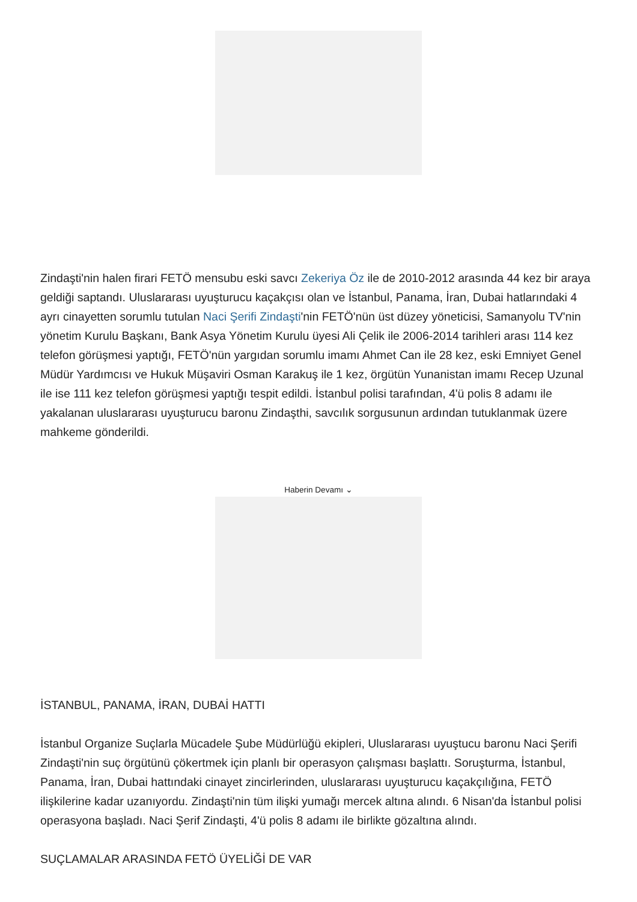Zindaşti'nin halen firari FETÖ mensubu eski savcı Zekeriya Öz ile de 2010-2012 arasında 44 kez bir araya geldiği saptandı. Uluslararası uyuşturucu kaçakçısı olan ve İstanbul, Panama, İran, Dubai hatlarındaki 4 ayrı cinayetten sorumlu tutulan Naci Şerifi Zindaşti'nin FETÖ'nün üst düzey yöneticisi, Samanyolu TV'nin yönetim Kurulu Başkanı, Bank Asya Yönetim Kurulu üyesi Ali Çelik ile 2006-2014 tarihleri arası 114 kez telefon görüşmesi yaptığı, FETÖ'nün yargıdan sorumlu imamı Ahmet Can ile 28 kez, eski Emniyet Genel Müdür Yardımcısı ve Hukuk Müşaviri Osman Karakuş ile 1 kez, örgütün Yunanistan imamı Recep Uzunal ile ise 111 kez telefon görüşmesi yaptığı tespit edildi. İstanbul polisi tarafından, 4'ü polis 8 adamı ile yakalanan uluslararası uyuşturucu baronu Zindaşthi, savcılık sorgusunun ardından tutuklanmak üzere mahkeme gönderildi.
Haberin Devamı ⌄
İSTANBUL, PANAMA, İRAN, DUBAİ HATTI
İstanbul Organize Suçlarla Mücadele Şube Müdürlüğü ekipleri, Uluslararası uyuştucu baronu Naci Şerifi Zindaşti'nin suç örgütünü çökertmek için planlı bir operasyon çalışması başlattı. Soruşturma, İstanbul, Panama, İran, Dubai hattındaki cinayet zincirlerinden, uluslararası uyuşturucu kaçakçılığına, FETÖ ilişkilerine kadar uzanıyordu. Zindaşti'nin tüm ilişki yumağı mercek altına alındı. 6 Nisan'da İstanbul polisi operasyona başladı. Naci Şerif Zindaşti, 4'ü polis 8 adamı ile birlikte gözaltına alındı.
SUÇLAMALAR ARASINDA FETÖ ÜYELİĞİ DE VAR